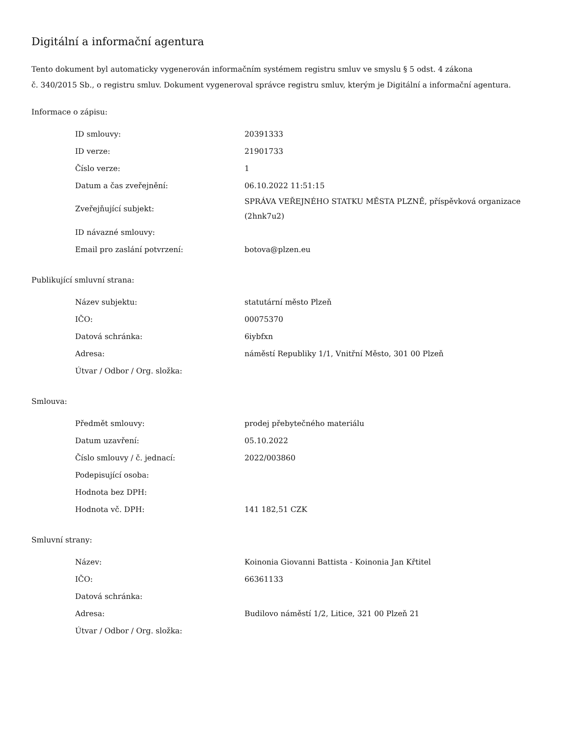Digitální a informační agentura
Tento dokument byl automaticky vygenerován informačním systémem registru smluv ve smyslu § 5 odst. 4 zákona
č. 340/2015 Sb., o registru smluv. Dokument vygeneroval správce registru smluv, kterým je Digitální a informační agentura.
Informace o zápisu:
| ID smlouvy: | 20391333 |
| ID verze: | 21901733 |
| Číslo verze: | 1 |
| Datum a čas zveřejnění: | 06.10.2022 11:51:15 |
| Zveřejňující subjekt: | SPRÁVA VEŘEJNÉHO STATKU MĚSTA PLZNĚ, příspěvková organizace (2hnk7u2) |
| ID návazné smlouvy: | |
| Email pro zaslání potvrzení: | botova@plzen.eu |
Publikující smluvní strana:
| Název subjektu: | statutární město Plzeň |
| IČO: | 00075370 |
| Datová schránka: | 6iybfxn |
| Adresa: | náměstí Republiky 1/1, Vnitřní Město, 301 00 Plzeň |
| Útvar / Odbor / Org. složka: | |
Smlouva:
| Předmět smlouvy: | prodej přebytečného materiálu |
| Datum uzavření: | 05.10.2022 |
| Číslo smlouvy / č. jednací: | 2022/003860 |
| Podepisující osoba: | |
| Hodnota bez DPH: | |
| Hodnota vč. DPH: | 141 182,51 CZK |
Smluvní strany:
| Název: | Koinonia Giovanni Battista - Koinonia Jan Křtitel |
| IČO: | 66361133 |
| Datová schránka: | |
| Adresa: | Budilovo náměstí 1/2, Litice, 321 00 Plzeň 21 |
| Útvar / Odbor / Org. složka: | |